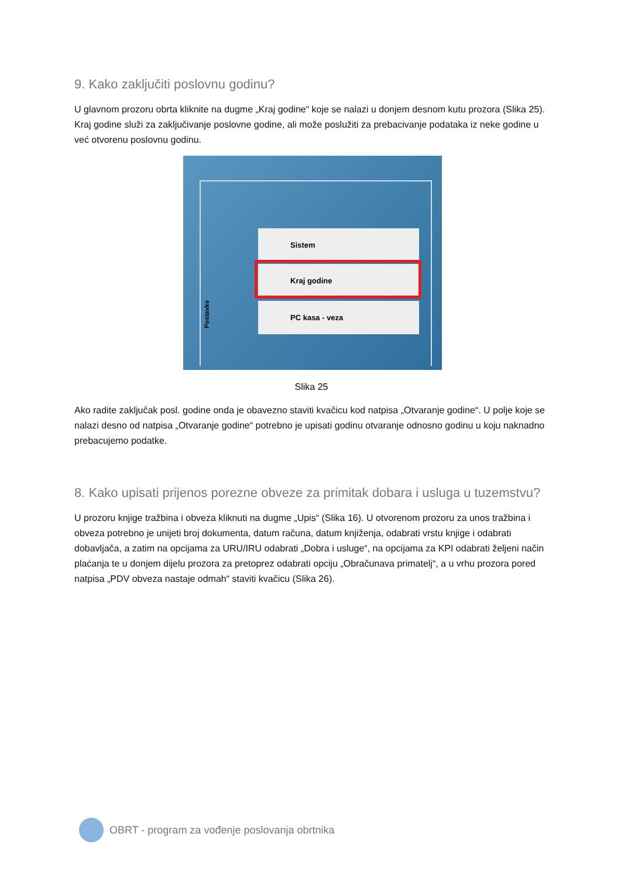9. Kako zaključiti poslovnu godinu?
U glavnom prozoru obrta kliknite na dugme „Kraj godine“ koje se nalazi u donjem desnom kutu prozora (Slika 25). Kraj godine služi za zaključivanje poslovne godine, ali može poslužiti za prebacivanje podataka iz neke godine u već otvorenu poslovnu godinu.
Sistem
Kraj godine
PC kasa - veza
Postavke
Slika 25
Ako radite zaključak posl. godine onda je obavezno staviti kvačicu kod natpisa „Otvaranje godine“. U polje koje se nalazi desno od natpisa „Otvaranje godine“ potrebno je upisati godinu otvaranje odnosno godinu u koju naknadno prebacujemo podatke.
8. Kako upisati prijenos porezne obveze za primitak dobara i usluga u tuzemstvu?
U prozoru knjige tražbina i obveza kliknuti na dugme „Upis“ (Slika 16). U otvorenom prozoru za unos tražbina i obveza potrebno je unijeti broj dokumenta, datum računa, datum knjiženja, odabrati vrstu knjige i odabrati dobavljača, a zatim na opcijama za URU/IRU odabrati „Dobra i usluge“, na opcijama za KPI odabrati željeni način plaćanja te u donjem dijelu prozora za pretoprez odabrati opciju „Obračunava primatelj“, a u vrhu prozora pored natpisa „PDV obveza nastaje odmah“ staviti kvačicu (Slika 26).
OBRT - program za vođenje poslovanja obrtnika